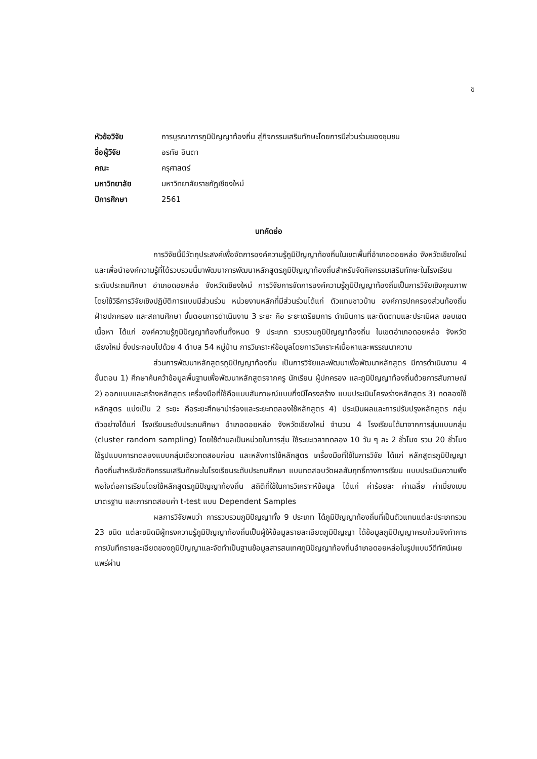ข
หัวข้อวิจัย การบูรณาการภูมิปัญญาท้องถิ่น สู่กิจกรรมเสริมทักษะโดยการมีส่วนร่วมของชุมชน
ชื่อผู้วิจัย อรทัย อินตา
คณะ ครุศาสตร์
มหาวิทยาลัย มหาวิทยาลัยราชภัฏเชียงใหม่
ปีการศึกษา 2561
บทคัดย่อ
การวิจัยนี้มีวัตถุประสงค์เพื่อจัดการองค์ความรู้ภูมิปัญญาท้องถิ่นในเขตพื้นที่อำเภอดอยหล่อ จังหวัดเชียงใหม่ และเพื่อนำองค์ความรู้ที่ได้รวบรวมนี้มาพัฒนาการพัฒนาหลักสูตรภูมิปัญญาท้องถิ่นสำหรับจัดกิจกรรมเสริมทักษะในโรงเรียนระดับประถมศึกษา อำเภอดอยหล่อ จังหวัดเชียงใหม่ การวิจัยการจัดการองค์ความรู้ภูมิปัญญาท้องถิ่นเป็นการวิจัยเชิงคุณภาพ โดยใช้วิธีการวิจัยเชิงปฏิบัติการแบบมีส่วนร่วม หน่วยงานหลักที่มีส่วนร่วมได้แก่ ตัวแทนชาวบ้าน องค์การปกครองส่วนท้องถิ่น ฝ่ายปกครอง และสถานศึกษา ขั้นตอนการดำเนินงาน 3 ระยะ คือ ระยะเตรียมการ ดำเนินการ และติดตามและประเมิผล ขอบเขตเนื้อหา ได้แก่ องค์ความรู้ภูมิปัญญาท้องถิ่นทั้งหมด 9 ประเภท รวบรวมภูมิปัญญาท้องถิ่น ในเขตอำเภอดอยหล่อ จังหวัดเชียงใหม่ ซึ่งประกอบไปด้วย 4 ตำบล 54 หมู่บ้าน การวิเคราะห์ข้อมูลโดยการวิเคราะห์เนื้อหาและพรรณนาความ
ส่วนการพัฒนาหลักสูตรภูมิปัญญาท้องถิ่น เป็นการวิจัยและพัฒนาเพื่อพัฒนาหลักสูตร มีการดำเนินงาน 4 ขั้นตอน 1) ศึกษาค้นคว้าข้อมูลพื้นฐานเพื่อพัฒนาหลักสูตรจากครู นักเรียน ผู้ปกครอง และภูมิปัญญาท้องถิ่นด้วยการสัมภาษณ์ 2) ออกแบบและสร้างหลักสูตร เครื่องมือที่ใช้คือแบบสัมภาษณ์แบบกึ่งมีโครงสร้าง แบบประเมินโครงร่างหลักสูตร 3) ทดลองใช้หลักสูตร แบ่งเป็น 2 ระยะ คือระยะศึกษานำร่องและระยะทดลองใช้หลักสูตร 4) ประเมินผลและการปรับปรุงหลักสูตร กลุ่มตัวอย่างได้แก่ โรงเรียนระดับประถมศึกษา อำเภอดอยหล่อ จังหวัดเชียงใหม่ จำนวน 4 โรงเรียนได้มาจากการสุ่มแบบกลุ่ม (cluster random sampling) โดยใช้ตำบลเป็นหน่วยในการสุ่ม ใช้ระยะเวลาทดลอง 10 วัน ๆ ละ 2 ชั่วโมง รวม 20 ชั่วโมง ใช้รูปแบบการทดลองแบบกลุ่มเดียวทดสอบก่อน และหลังการใช้หลักสูตร เครื่องมือที่ใช้ในการวิจัย ได้แก่ หลักสูตรภูมิปัญญาท้องถิ่นสำหรับจัดกิจกรรมเสริมทักษะในโรงเรียนระดับประถมศึกษา แบบทดสอบวัดผลสัมฤทธิ์ทางการเรียน แบบประเมินความพึงพอใจต่อการเรียนโดยใช้หลักสูตรภูมิปัญญาท้องถิ่น สถิติที่ใช้ในการวิเคราะห์ข้อมูล ได้แก่ ค่าร้อยละ ค่าเฉลี่ย ค่าเบี่ยงเบนมาตรฐาน และการทดสอบค่า t-test แบบ Dependent Samples
ผลการวิจัยพบว่า การรวบรวมภูมิปัญญาทั้ง 9 ประเภท ได้ภูมิปัญญาท้องถิ่นที่เป็นตัวแทนแต่ละประเภทรวม 23 ชนิด แต่ละชนิดมีผู้ทรงความรู้ภูมิปัญญาท้องถิ่นเป็นผู้ให้ข้อมูลรายละเอียดภูมิปัญญา ได้ข้อมูลภูมิปัญญาครบถ้วนจึงทำการการบันทึกรายละเอียดของภูมิปัญญาและจัดทำเป็นฐานข้อมูลสารสนเทศภูมิปัญญาท้องถิ่นอำเภอดอยหล่อในรูปแบบวีดีทัศน์เผยแพร่ผ่าน